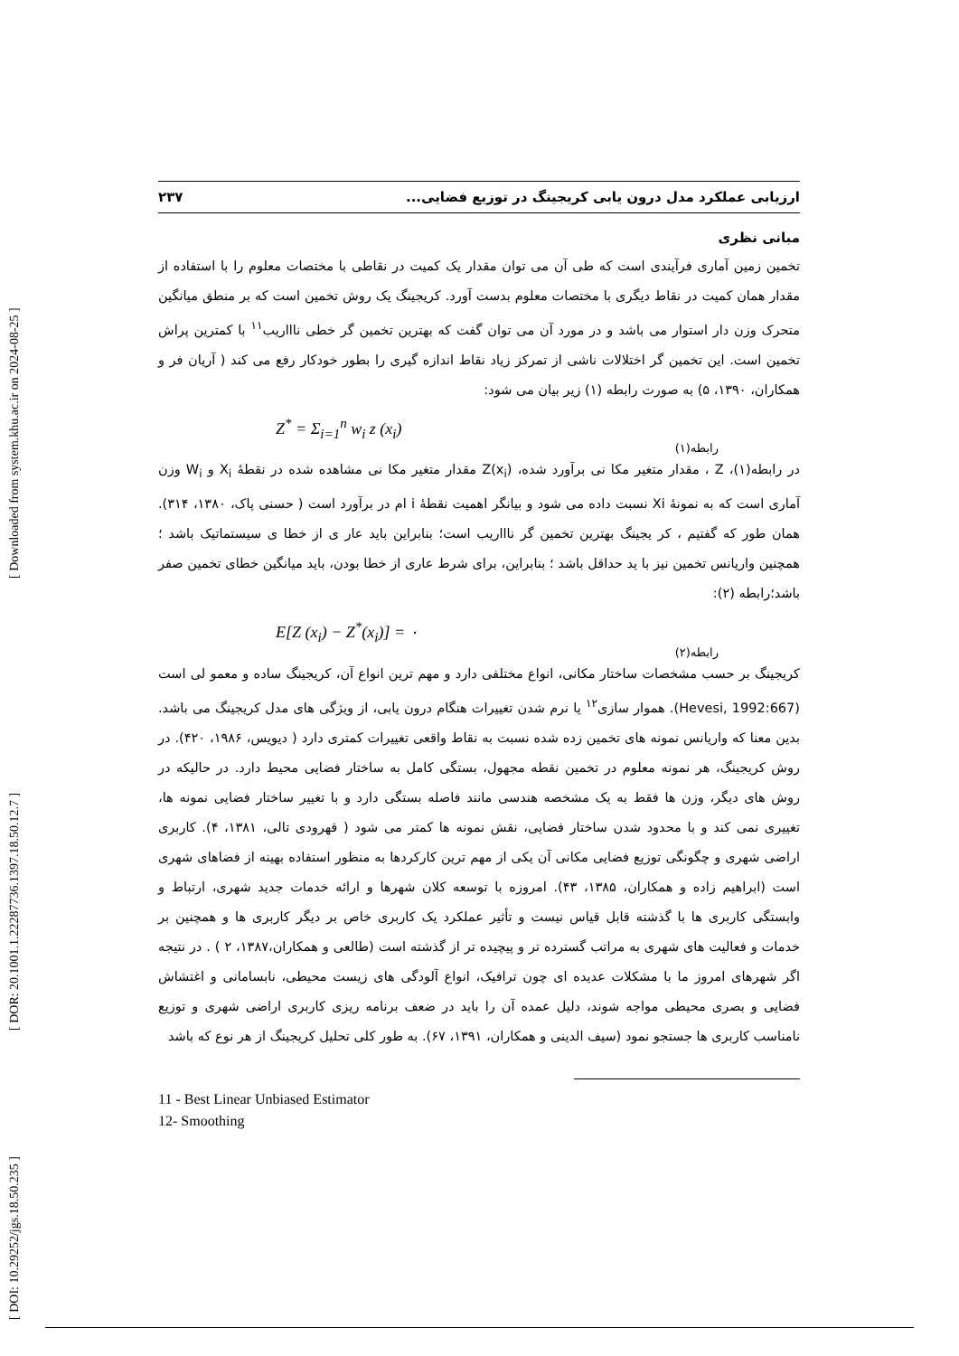[ Downloaded from system.khu.ac.ir on 2024-08-25 ]
[ DOR: 20.1001.1.22287736.1397.18.50.12.7 ]
[ DOI: 10.29252/jgs.18.50.235 ]
ارزیابی عملکرد مدل درون یابی کریجینگ در توزیع فضایی... ۲۳۷
مبانی نظری
تخمین زمین آماری فرآیندی است که طی آن می توان مقدار یک کمیت در نقاطی با مختصات معلوم را با استفاده از مقدار همان کمیت در نقاط دیگری با مختصات معلوم بدست آورد. کریجینگ یک روش تخمین است که بر منطق میانگین متحرک وزن دار استوار می باشد و در مورد آن می توان گفت که بهترین تخمین گر خطی ناااریب<sup>۱۱</sup> با کمترین پراش تخمین است. این تخمین گر اختلالات ناشی از تمرکز زیاد نقاط اندازه گیری را بطور خودکار رفع می کند ( آریان فر و همکاران، ۱۳۹۰، ۵) به صورت رابطه (۱) زیر بیان می شود:
Z<sup>*</sup> = Σ<sub>i=1</sub><sup>n</sup> w<sub>i</sub> z (x<sub>i</sub>)
رابطه(۱)
در رابطه(۱)، Z ، مقدار متغیر مکا نی برآورد شده، Z(x<sub>i</sub>) مقدار متغیر مکا نی مشاهده شده در نقطهٔ X<sub>i</sub> و W<sub>i</sub> وزن آماری است که به نمونهٔ Xi نسبت داده می شود و بیانگر اهمیت نقطهٔ i ام در برآورد است ( حسنی پاک، ۱۳۸۰، ۳۱۴). همان طور که گفتیم ، کر یجینگ بهترین تخمین گر ناااریب است؛ بنابراین باید عار ی از خطا ی سیستماتیک باشد ؛ همچنین واریانس تخمین نیز با ید حداقل باشد ؛ بنابراین، برای شرط عاری از خطا بودن، باید میانگین خطای تخمین صفر باشد؛رابطه (۲):
E[Z (x<sub>i</sub>) − Z<sup>*</sup>(x<sub>i</sub>)] = ۰
رابطه(۲)
کریجینگ بر حسب مشخصات ساختار مکانی، انواع مختلفی دارد و مهم ترین انواع آن، کریجینگ ساده و معمو لی است (Hevesi, 1992:667). هموار سازی<sup>۱۲</sup> یا نرم شدن تغییرات هنگام درون یابی، از ویژگی های مدل کریجینگ می باشد. بدین معنا که واریانس نمونه های تخمین زده شده نسبت به نقاط واقعی تغییرات کمتری دارد ( دیویس، ۱۹۸۶، ۴۲۰). در روش کریجینگ، هر نمونه معلوم در تخمین نقطه مجهول، بستگی کامل به ساختار فضایی محیط دارد. در حالیکه در روش های دیگر، وزن ها فقط به یک مشخصه هندسی مانند فاصله بستگی دارد و با تغییر ساختار فضایی نمونه ها، تغییری نمی کند و با محدود شدن ساختار فضایی، نقش نمونه ها کمتر می شود ( قهرودی تالی، ۱۳۸۱، ۴). کاربری اراضی شهری و چگونگی توزیع فضایی مکانی آن یکی از مهم ترین کارکردها به منظور استفاده بهینه از فضاهای شهری است (ابراهیم زاده و همکاران، ۱۳۸۵، ۴۳). امروزه با توسعه کلان شهرها و ارائه خدمات جدید شهری، ارتباط و وابستگی کاربری ها با گذشته قابل قیاس نیست و تأثیر عملکرد یک کاربری خاص بر دیگر کاربری ها و همچنین بر خدمات و فعالیت های شهری به مراتب گسترده تر و پیچیده تر از گذشته است (طالعی و همکاران،۱۳۸۷، ۲ ) . در نتیجه اگر شهرهای امروز ما با مشکلات عدیده ای چون ترافیک، انواع آلودگی های زیست محیطی، نابسامانی و اغتشاش فضایی و بصری محیطی مواجه شوند، دلیل عمده آن را باید در ضعف برنامه ریزی کاربری اراضی شهری و توزیع نامناسب کاربری ها جستجو نمود (سیف الدینی و همکاران، ۱۳۹۱، ۶۷). به طور کلی تحلیل کریجینگ از هر نوع که باشد
11 - Best Linear Unbiased Estimator
12- Smoothing